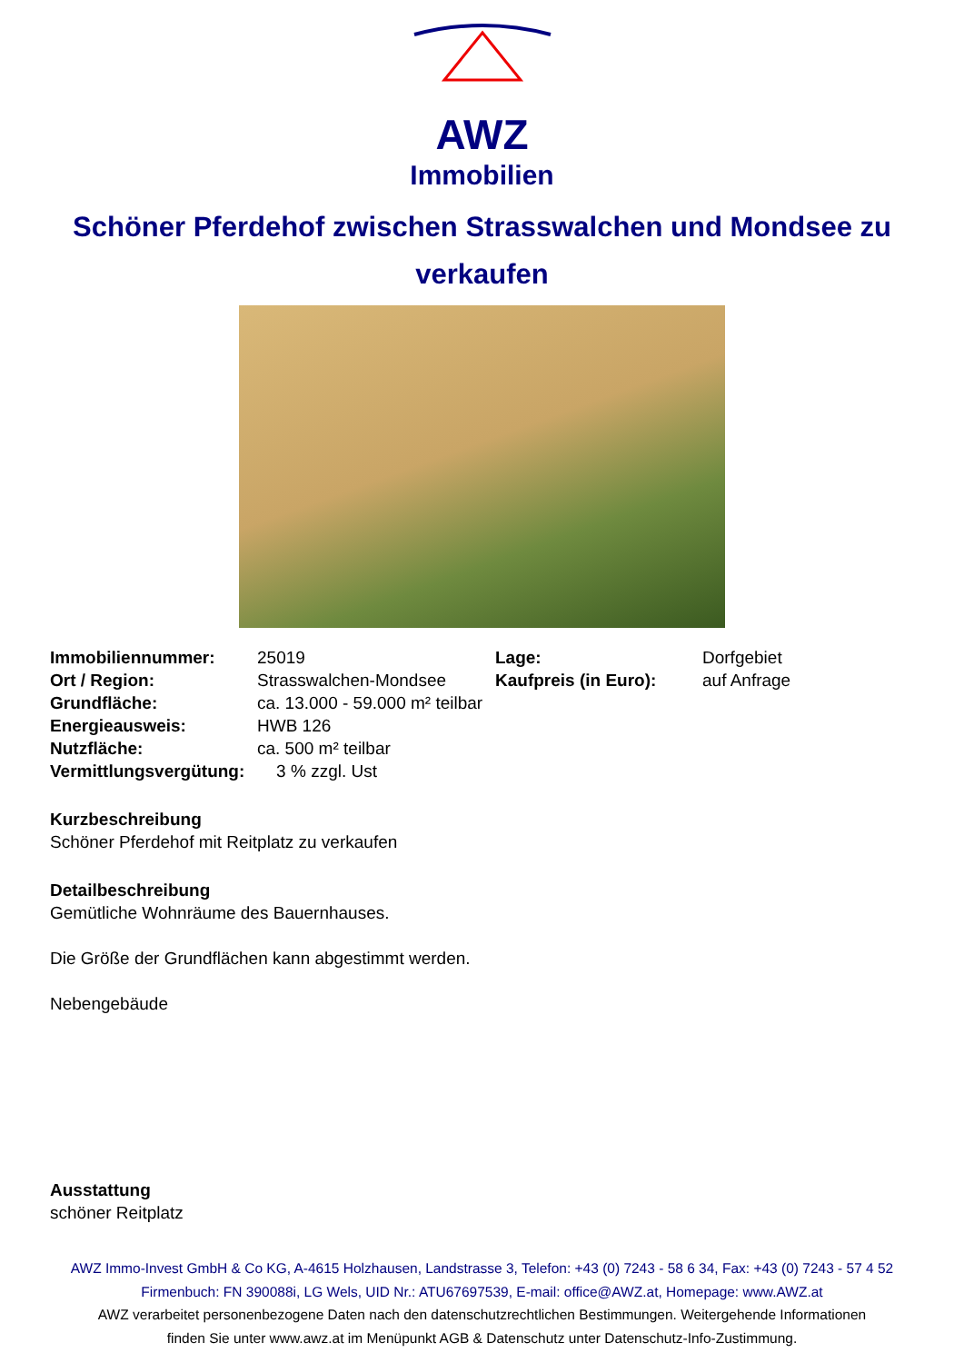AWZ
Immobilien
Schöner Pferdehof zwischen Strasswalchen und Mondsee zu verkaufen
| Immobiliennummer: | 25019 | Lage: | Dorfgebiet |
| Ort / Region: | Strasswalchen-Mondsee | Kaufpreis (in Euro): | auf Anfrage |
| Grundfläche: | ca. 13.000 - 59.000 m² teilbar | | |
| Energieausweis: | HWB 126 | | |
| Nutzfläche: | ca. 500 m² teilbar | | |
| Vermittlungsvergütung: | 3 % zzgl. Ust | | |
Kurzbeschreibung
Schöner Pferdehof mit Reitplatz zu verkaufen
Detailbeschreibung
Gemütliche Wohnräume des Bauernhauses.
Die Größe der Grundflächen kann abgestimmt werden.
Nebengebäude
Ausstattung
schöner Reitplatz
AWZ Immo-Invest GmbH & Co KG, A-4615 Holzhausen, Landstrasse 3, Telefon: +43 (0) 7243 - 58 6 34, Fax: +43 (0) 7243 - 57 4 52
Firmenbuch: FN 390088i, LG Wels, UID Nr.: ATU67697539, E-mail: office@AWZ.at, Homepage: www.AWZ.at
AWZ verarbeitet personenbezogene Daten nach den datenschutzrechtlichen Bestimmungen. Weitergehende Informationen
finden Sie unter www.awz.at im Menüpunkt AGB & Datenschutz unter Datenschutz-Info-Zustimmung.